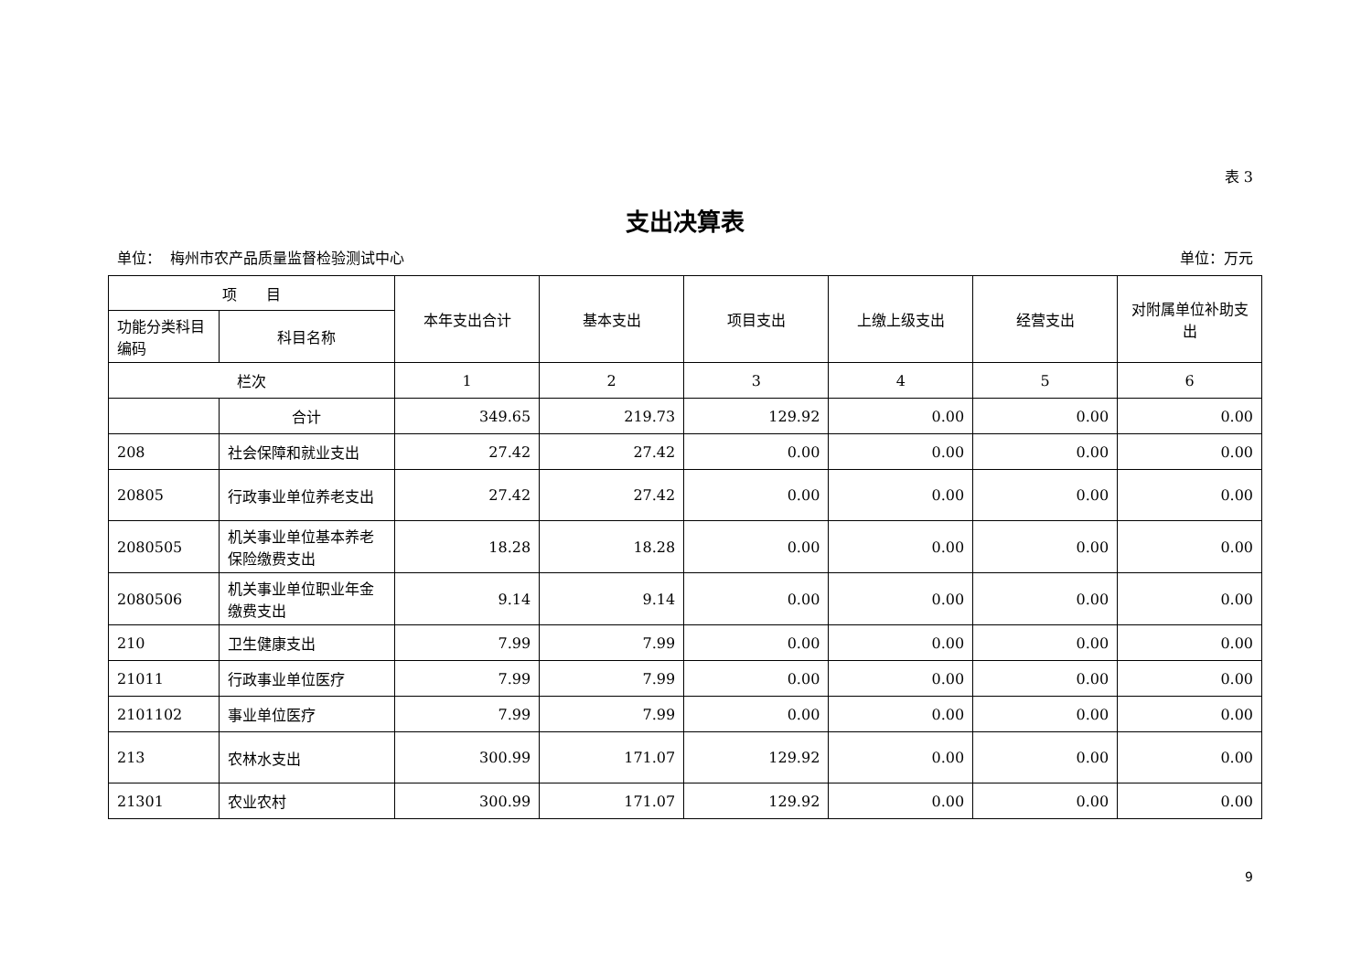表 3
支出决算表
单位： 梅州市农产品质量监督检验测试中心 单位：万元
| 项 目 | | 本年支出合计 | 基本支出 | 项目支出 | 上缴上级支出 | 经营支出 | 对附属单位补助支出 |
| --- | --- | --- | --- | --- | --- | --- | --- |
| 功能分类科目编码 | 科目名称 | | | | | | |
| 栏次 | | 1 | 2 | 3 | 4 | 5 | 6 |
| | 合计 | 349.65 | 219.73 | 129.92 | 0.00 | 0.00 | 0.00 |
| 208 | 社会保障和就业支出 | 27.42 | 27.42 | 0.00 | 0.00 | 0.00 | 0.00 |
| 20805 | 行政事业单位养老支出 | 27.42 | 27.42 | 0.00 | 0.00 | 0.00 | 0.00 |
| 2080505 | 机关事业单位基本养老保险缴费支出 | 18.28 | 18.28 | 0.00 | 0.00 | 0.00 | 0.00 |
| 2080506 | 机关事业单位职业年金缴费支出 | 9.14 | 9.14 | 0.00 | 0.00 | 0.00 | 0.00 |
| 210 | 卫生健康支出 | 7.99 | 7.99 | 0.00 | 0.00 | 0.00 | 0.00 |
| 21011 | 行政事业单位医疗 | 7.99 | 7.99 | 0.00 | 0.00 | 0.00 | 0.00 |
| 2101102 | 事业单位医疗 | 7.99 | 7.99 | 0.00 | 0.00 | 0.00 | 0.00 |
| 213 | 农林水支出 | 300.99 | 171.07 | 129.92 | 0.00 | 0.00 | 0.00 |
| 21301 | 农业农村 | 300.99 | 171.07 | 129.92 | 0.00 | 0.00 | 0.00 |
9